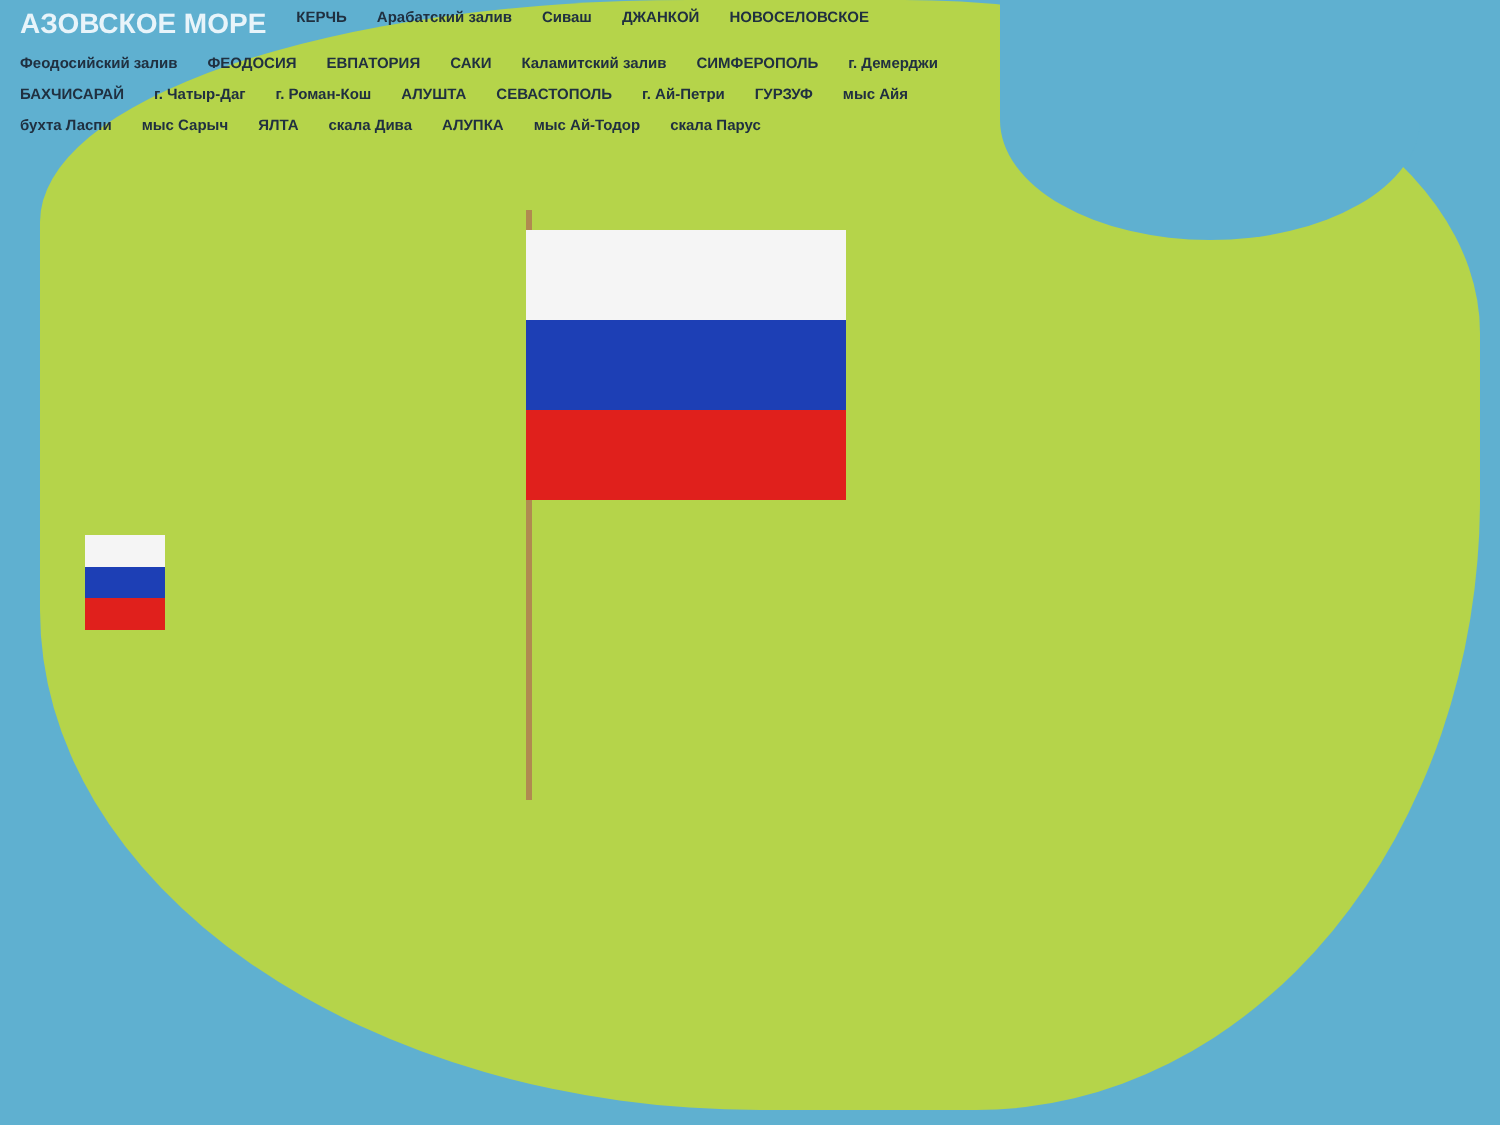АЗОВСКОЕ МОРЕ КЕРЧЬ Арабатский залив Сиваш ДЖАНКОЙ НОВОСЕЛОВСКОЕ Феодосийский залив ФЕОДОСИЯ ЕВПАТОРИЯ САКИ Каламитский залив СИМФЕРОПОЛЬ г. Демерджи БАХЧИСАРАЙ г. Чатыр-Даг г. Роман-Кош АЛУШТА СЕВАСТОПОЛЬ г. Ай-Петри ГУРЗУФ мыс Айя бухта Ласпи мыс Сарыч ЯЛТА скала Дива АЛУПКА мыс Ай-Тодор скала Парус